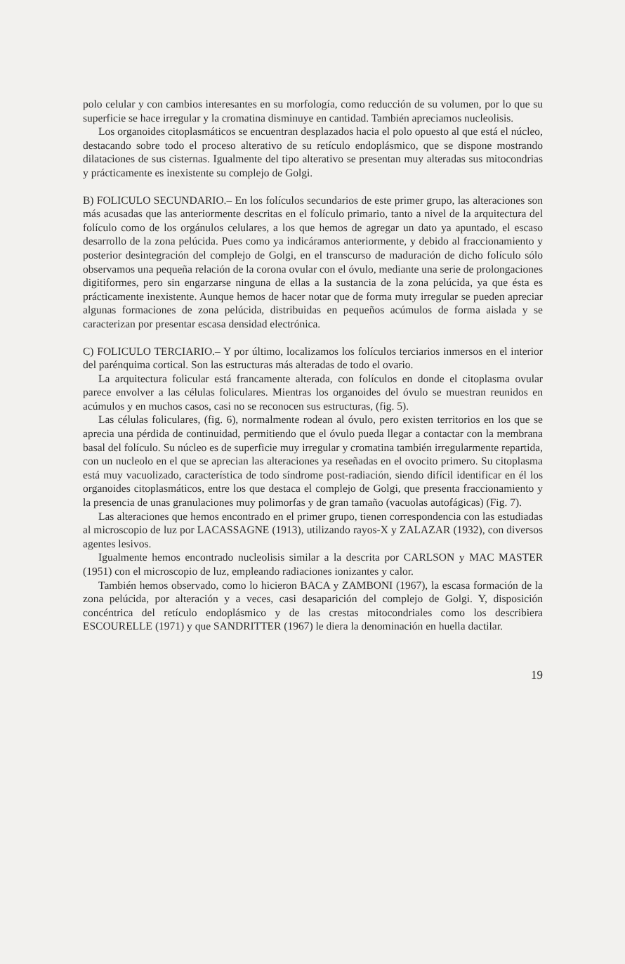polo celular y con cambios interesantes en su morfología, como reducción de su volumen, por lo que su superficie se hace irregular y la cromatina disminuye en cantidad. También apreciamos nucleolisis.
Los organoides citoplasmáticos se encuentran desplazados hacia el polo opuesto al que está el núcleo, destacando sobre todo el proceso alterativo de su retículo endoplásmico, que se dispone mostrando dilataciones de sus cisternas. Igualmente del tipo alterativo se presentan muy alteradas sus mitocondrias y prácticamente es inexistente su complejo de Golgi.
B) FOLICULO SECUNDARIO.– En los folículos secundarios de este primer grupo, las alteraciones son más acusadas que las anteriormente descritas en el folículo primario, tanto a nivel de la arquitectura del folículo como de los orgánulos celulares, a los que hemos de agregar un dato ya apuntado, el escaso desarrollo de la zona pelúcida. Pues como ya indicáramos anteriormente, y debido al fraccionamiento y posterior desintegración del complejo de Golgi, en el transcurso de maduración de dicho folículo sólo observamos una pequeña relación de la corona ovular con el óvulo, mediante una serie de prolongaciones digitiformes, pero sin engarzarse ninguna de ellas a la sustancia de la zona pelúcida, ya que ésta es prácticamente inexistente. Aunque hemos de hacer notar que de forma muty irregular se pueden apreciar algunas formaciones de zona pelúcida, distribuidas en pequeños acúmulos de forma aislada y se caracterizan por presentar escasa densidad electrónica.
C) FOLICULO TERCIARIO.– Y por último, localizamos los folículos terciarios inmersos en el interior del parénquima cortical. Son las estructuras más alteradas de todo el ovario.
La arquitectura folicular está francamente alterada, con folículos en donde el citoplasma ovular parece envolver a las células foliculares. Mientras los organoides del óvulo se muestran reunidos en acúmulos y en muchos casos, casi no se reconocen sus estructuras, (fig. 5).
Las células foliculares, (fig. 6), normalmente rodean al óvulo, pero existen territorios en los que se aprecia una pérdida de continuidad, permitiendo que el óvulo pueda llegar a contactar con la membrana basal del folículo. Su núcleo es de superficie muy irregular y cromatina también irregularmente repartida, con un nucleolo en el que se aprecian las alteraciones ya reseñadas en el ovocito primero. Su citoplasma está muy vacuolizado, característica de todo síndrome post-radiación, siendo difícil identificar en él los organoides citoplasmáticos, entre los que destaca el complejo de Golgi, que presenta fraccionamiento y la presencia de unas granulaciones muy polimorfas y de gran tamaño (vacuolas autofágicas) (Fig. 7).
Las alteraciones que hemos encontrado en el primer grupo, tienen correspondencia con las estudiadas al microscopio de luz por LACASSAGNE (1913), utilizando rayos-X y ZALAZAR (1932), con diversos agentes lesivos.
Igualmente hemos encontrado nucleolisis similar a la descrita por CARLSON y MAC MASTER (1951) con el microscopio de luz, empleando radiaciones ionizantes y calor.
También hemos observado, como lo hicieron BACA y ZAMBONI (1967), la escasa formación de la zona pelúcida, por alteración y a veces, casi desaparición del complejo de Golgi. Y, disposición concéntrica del retículo endoplásmico y de las crestas mitocondriales como los describiera ESCOURELLE (1971) y que SANDRITTER (1967) le diera la denominación en huella dactilar.
19